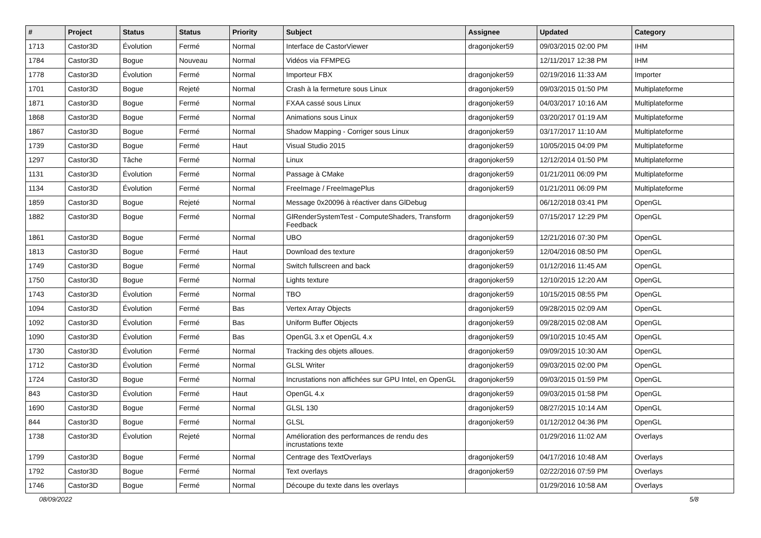| # | Project | Status | Status | Priority | Subject | Assignee | Updated | Category |
| --- | --- | --- | --- | --- | --- | --- | --- | --- |
| 1713 | Castor3D | Évolution | Fermé | Normal | Interface de CastorViewer | dragonjoker59 | 09/03/2015 02:00 PM | IHM |
| 1784 | Castor3D | Bogue | Nouveau | Normal | Vidéos via FFMPEG | | 12/11/2017 12:38 PM | IHM |
| 1778 | Castor3D | Évolution | Fermé | Normal | Importeur FBX | dragonjoker59 | 02/19/2016 11:33 AM | Importer |
| 1701 | Castor3D | Bogue | Rejeté | Normal | Crash à la fermeture sous Linux | dragonjoker59 | 09/03/2015 01:50 PM | Multiplateforme |
| 1871 | Castor3D | Bogue | Fermé | Normal | FXAA cassé sous Linux | dragonjoker59 | 04/03/2017 10:16 AM | Multiplateforme |
| 1868 | Castor3D | Bogue | Fermé | Normal | Animations sous Linux | dragonjoker59 | 03/20/2017 01:19 AM | Multiplateforme |
| 1867 | Castor3D | Bogue | Fermé | Normal | Shadow Mapping - Corriger sous Linux | dragonjoker59 | 03/17/2017 11:10 AM | Multiplateforme |
| 1739 | Castor3D | Bogue | Fermé | Haut | Visual Studio 2015 | dragonjoker59 | 10/05/2015 04:09 PM | Multiplateforme |
| 1297 | Castor3D | Tâche | Fermé | Normal | Linux | dragonjoker59 | 12/12/2014 01:50 PM | Multiplateforme |
| 1131 | Castor3D | Évolution | Fermé | Normal | Passage à CMake | dragonjoker59 | 01/21/2011 06:09 PM | Multiplateforme |
| 1134 | Castor3D | Évolution | Fermé | Normal | FreeImage / FreeImagePlus | dragonjoker59 | 01/21/2011 06:09 PM | Multiplateforme |
| 1859 | Castor3D | Bogue | Rejeté | Normal | Message 0x20096 à réactiver dans GlDebug | | 06/12/2018 03:41 PM | OpenGL |
| 1882 | Castor3D | Bogue | Fermé | Normal | GlRenderSystemTest - ComputeShaders, Transform Feedback | dragonjoker59 | 07/15/2017 12:29 PM | OpenGL |
| 1861 | Castor3D | Bogue | Fermé | Normal | UBO | dragonjoker59 | 12/21/2016 07:30 PM | OpenGL |
| 1813 | Castor3D | Bogue | Fermé | Haut | Download des texture | dragonjoker59 | 12/04/2016 08:50 PM | OpenGL |
| 1749 | Castor3D | Bogue | Fermé | Normal | Switch fullscreen and back | dragonjoker59 | 01/12/2016 11:45 AM | OpenGL |
| 1750 | Castor3D | Bogue | Fermé | Normal | Lights texture | dragonjoker59 | 12/10/2015 12:20 AM | OpenGL |
| 1743 | Castor3D | Évolution | Fermé | Normal | TBO | dragonjoker59 | 10/15/2015 08:55 PM | OpenGL |
| 1094 | Castor3D | Évolution | Fermé | Bas | Vertex Array Objects | dragonjoker59 | 09/28/2015 02:09 AM | OpenGL |
| 1092 | Castor3D | Évolution | Fermé | Bas | Uniform Buffer Objects | dragonjoker59 | 09/28/2015 02:08 AM | OpenGL |
| 1090 | Castor3D | Évolution | Fermé | Bas | OpenGL 3.x et OpenGL 4.x | dragonjoker59 | 09/10/2015 10:45 AM | OpenGL |
| 1730 | Castor3D | Évolution | Fermé | Normal | Tracking des objets alloues. | dragonjoker59 | 09/09/2015 10:30 AM | OpenGL |
| 1712 | Castor3D | Évolution | Fermé | Normal | GLSL Writer | dragonjoker59 | 09/03/2015 02:00 PM | OpenGL |
| 1724 | Castor3D | Bogue | Fermé | Normal | Incrustations non affichées sur GPU Intel, en OpenGL | dragonjoker59 | 09/03/2015 01:59 PM | OpenGL |
| 843 | Castor3D | Évolution | Fermé | Haut | OpenGL 4.x | dragonjoker59 | 09/03/2015 01:58 PM | OpenGL |
| 1690 | Castor3D | Bogue | Fermé | Normal | GLSL 130 | dragonjoker59 | 08/27/2015 10:14 AM | OpenGL |
| 844 | Castor3D | Bogue | Fermé | Normal | GLSL | dragonjoker59 | 01/12/2012 04:36 PM | OpenGL |
| 1738 | Castor3D | Évolution | Rejeté | Normal | Amélioration des performances de rendu des incrustations texte | | 01/29/2016 11:02 AM | Overlays |
| 1799 | Castor3D | Bogue | Fermé | Normal | Centrage des TextOverlays | dragonjoker59 | 04/17/2016 10:48 AM | Overlays |
| 1792 | Castor3D | Bogue | Fermé | Normal | Text overlays | dragonjoker59 | 02/22/2016 07:59 PM | Overlays |
| 1746 | Castor3D | Bogue | Fermé | Normal | Découpe du texte dans les overlays | | 01/29/2016 10:58 AM | Overlays |
08/09/2022 5/8